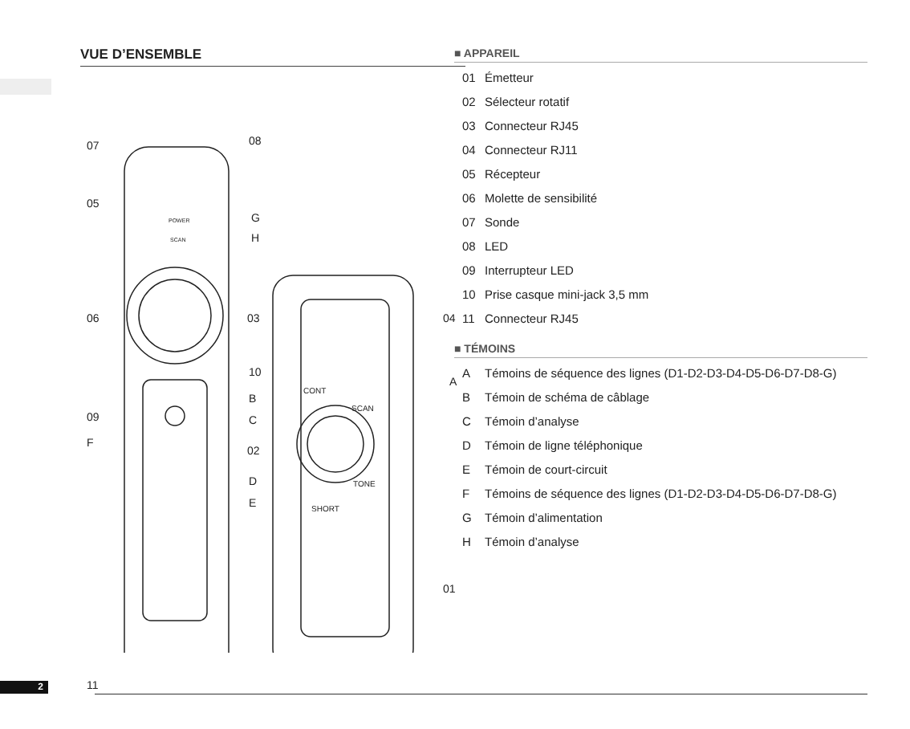VUE D’ENSEMBLE
07 08
05
G POWER
SCAN H
06 03 04
10
B
CONT
A
09 C
SCAN
F
02
D TONE
E SHORT
01
11
■ APPAREIL
01 Émetteur
02 Sélecteur rotatif
03 Connecteur RJ45
04 Connecteur RJ11
05 Récepteur
06 Molette de sensibilité
07 Sonde
08 LED
09 Interrupteur LED
10 Prise casque mini-jack 3,5 mm
11 Connecteur RJ45
■ TÉMOINS
A Témoins de séquence des lignes (D1-D2-D3-D4-D5-D6-D7-D8-G)
B Témoin de schéma de câblage
C Témoin d’analyse
D Témoin de ligne téléphonique
E Témoin de court-circuit
F Témoins de séquence des lignes (D1-D2-D3-D4-D5-D6-D7-D8-G)
G Témoin d’alimentation
H Témoin d’analyse
2